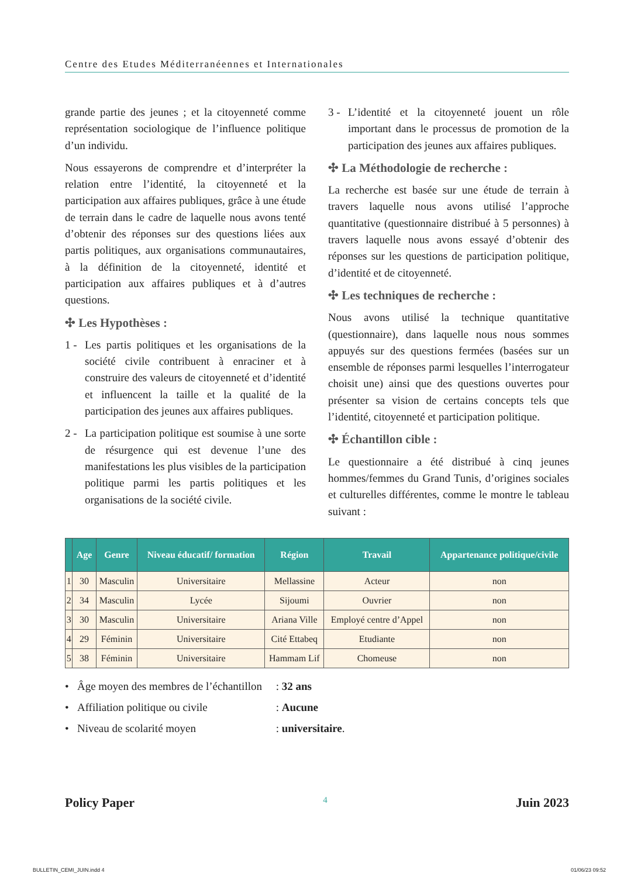Centre des Etudes Méditerranéennes et Internationales
grande partie des jeunes ; et la citoyenneté comme représentation sociologique de l’influence politique d’un individu.
Nous essayerons de comprendre et d’interpréter la relation entre l’identité, la citoyenneté et la participation aux affaires publiques, grâce à une étude de terrain dans le cadre de laquelle nous avons tenté d’obtenir des réponses sur des questions liées aux partis politiques, aux organisations communautaires, à la définition de la citoyenneté, identité et participation aux affaires publiques et à d’autres questions.
✣ Les Hypothèses :
1 - Les partis politiques et les organisations de la société civile contribuent à enraciner et à construire des valeurs de citoyenneté et d’identité et influencent la taille et la qualité de la participation des jeunes aux affaires publiques.
2 - La participation politique est soumise à une sorte de résurgence qui est devenue l’une des manifestations les plus visibles de la participation politique parmi les partis politiques et les organisations de la société civile.
3 - L’identité et la citoyenneté jouent un rôle important dans le processus de promotion de la participation des jeunes aux affaires publiques.
✣ La Méthodologie de recherche :
La recherche est basée sur une étude de terrain à travers laquelle nous avons utilisé l’approche quantitative (questionnaire distribué à 5 personnes) à travers laquelle nous avons essayé d’obtenir des réponses sur les questions de participation politique, d’identité et de citoyenneté.
✣ Les techniques de recherche :
Nous avons utilisé la technique quantitative (questionnaire), dans laquelle nous nous sommes appuyés sur des questions fermées (basées sur un ensemble de réponses parmi lesquelles l’interrogateur choisit une) ainsi que des questions ouvertes pour présenter sa vision de certains concepts tels que l’identité, citoyenneté et participation politique.
✣ Échantillon cible :
Le questionnaire a été distribué à cinq jeunes hommes/femmes du Grand Tunis, d’origines sociales et culturelles différentes, comme le montre le tableau suivant :
| | Age | Genre | Niveau éducatif/ formation | Région | Travail | Appartenance politique/civile |
| --- | --- | --- | --- | --- | --- | --- |
| 1 | 30 | Masculin | Universitaire | Mellassine | Acteur | non |
| 2 | 34 | Masculin | Lycée | Sijoumi | Ouvrier | non |
| 3 | 30 | Masculin | Universitaire | Ariana Ville | Employé centre d’Appel | non |
| 4 | 29 | Féminin | Universitaire | Cité Ettabeq | Etudiante | non |
| 5 | 38 | Féminin | Universitaire | Hammam Lif | Chomeuse | non |
• Âge moyen des membres de l’échantillon : 32 ans
• Affiliation politique ou civile : Aucune
• Niveau de scolarité moyen : universitaire.
Policy Paper 4 Juin 2023
BULLETIN_CEMI_JUIN.indd 4 01/06/23 09:52